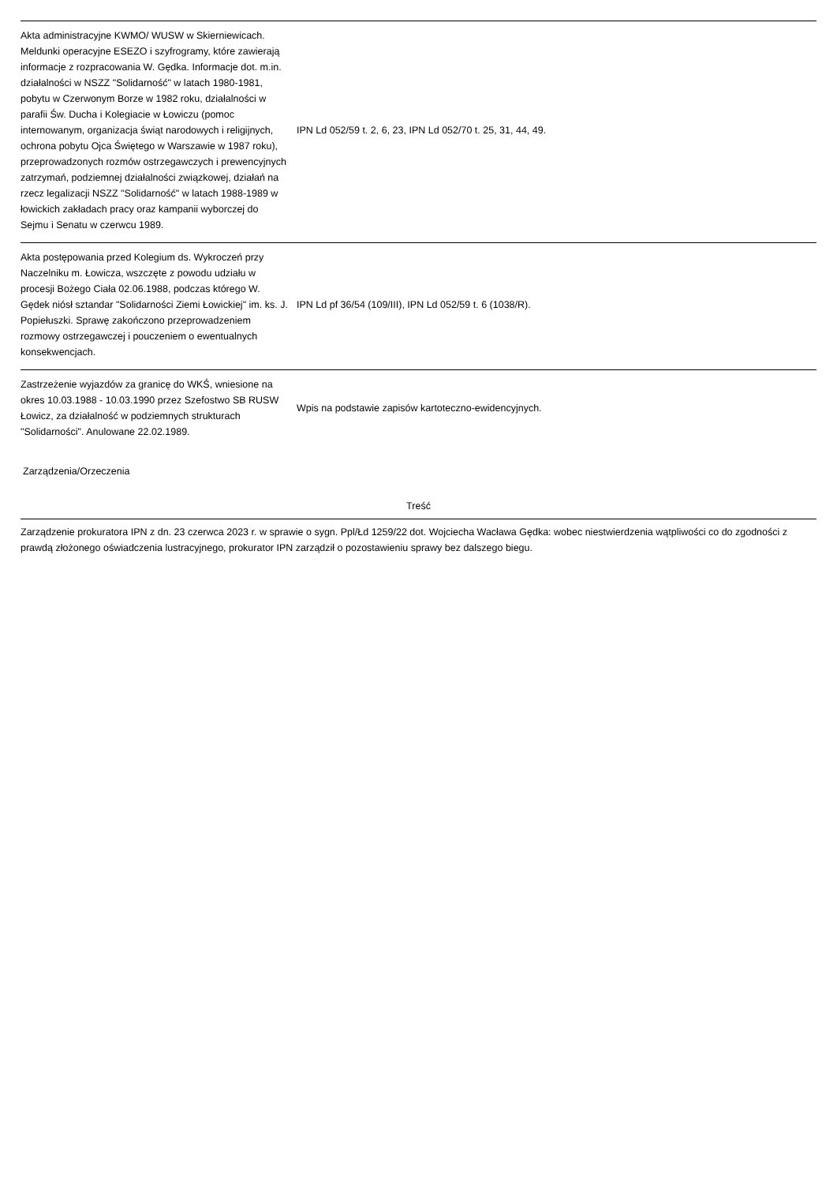| Akta administracyjne KWMO/ WUSW w Skierniewicach. Meldunki operacyjne ESEZO i szyfrogramy, które zawierają informacje z rozpracowania W. Gędka. Informacje dot. m.in. działalności w NSZZ "Solidarność" w latach 1980-1981, pobytu w Czerwonym Borze w 1982 roku, działalności w parafii Św. Ducha i Kolegiacie w Łowiczu (pomoc internowanym, organizacja świąt narodowych i religijnych, ochrona pobytu Ojca Świętego w Warszawie w 1987 roku), przeprowadzonych rozmów ostrzegawczych i prewencyjnych zatrzymań, podziemnej działalności związkowej, działań na rzecz legalizacji NSZZ "Solidarność" w latach 1988-1989 w łowickich zakładach pracy oraz kampanii wyborczej do Sejmu i Senatu w czerwcu 1989. | IPN Ld 052/59 t. 2, 6, 23, IPN Ld 052/70 t. 25, 31, 44, 49. | |
| Akta postępowania przed Kolegium ds. Wykroczeń przy Naczelniku m. Łowicza, wszczęte z powodu udziału w procesji Bożego Ciała 02.06.1988, podczas którego W. Gędek niósł sztandar "Solidarności Ziemi Łowickiej" im. ks. J. Popiełuszki. Sprawę zakończono przeprowadzeniem rozmowy ostrzegawczej i pouczeniem o ewentualnych konsekwencjach. | IPN Ld pf 36/54 (109/III), IPN Ld 052/59 t. 6 (1038/R). | |
| Zastrzeżenie wyjazdów za granicę do WKŚ, wniesione na okres 10.03.1988 - 10.03.1990 przez Szefostwo SB RUSW Łowicz, za działalność w podziemnych strukturach "Solidarności". Anulowane 22.02.1989. | Wpis na podstawie zapisów kartoteczno-ewidencyjnych. | |
Zarządzenia/Orzeczenia
| Treść |
| --- |
| Zarządzenie prokuratora IPN z dn. 23 czerwca 2023 r. w sprawie o sygn. Ppl/Łd 1259/22 dot. Wojciecha Wacława Gędka: wobec niestwierdzenia wątpliwości co do zgodności z prawdą złożonego oświadczenia lustracyjnego, prokurator IPN zarządził o pozostawieniu sprawy bez dalszego biegu. |